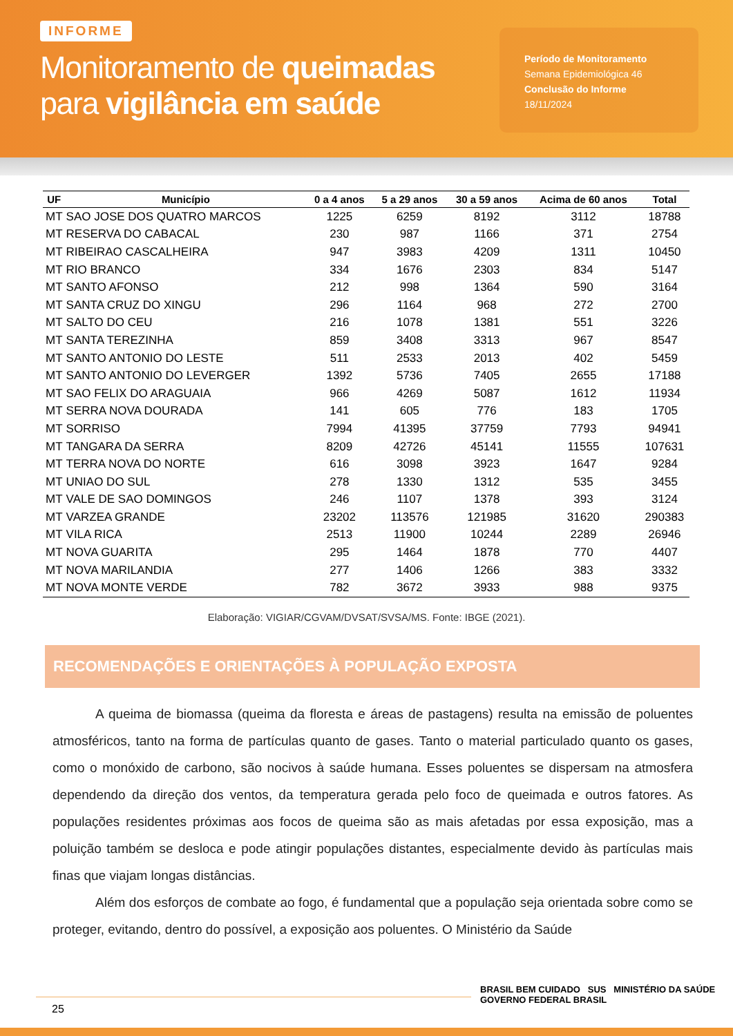INFORME
Monitoramento de queimadas
para vigilância em saúde
Período de Monitoramento
Semana Epidemiológica 46
Conclusão do Informe
18/11/2024
| UF | Município | 0 a 4 anos | 5 a 29 anos | 30 a 59 anos | Acima de 60 anos | Total |
| --- | --- | --- | --- | --- | --- | --- |
| MT | SAO JOSE DOS QUATRO MARCOS | 1225 | 6259 | 8192 | 3112 | 18788 |
| MT | RESERVA DO CABACAL | 230 | 987 | 1166 | 371 | 2754 |
| MT | RIBEIRAO CASCALHEIRA | 947 | 3983 | 4209 | 1311 | 10450 |
| MT | RIO BRANCO | 334 | 1676 | 2303 | 834 | 5147 |
| MT | SANTO AFONSO | 212 | 998 | 1364 | 590 | 3164 |
| MT | SANTA CRUZ DO XINGU | 296 | 1164 | 968 | 272 | 2700 |
| MT | SALTO DO CEU | 216 | 1078 | 1381 | 551 | 3226 |
| MT | SANTA TEREZINHA | 859 | 3408 | 3313 | 967 | 8547 |
| MT | SANTO ANTONIO DO LESTE | 511 | 2533 | 2013 | 402 | 5459 |
| MT | SANTO ANTONIO DO LEVERGER | 1392 | 5736 | 7405 | 2655 | 17188 |
| MT | SAO FELIX DO ARAGUAIA | 966 | 4269 | 5087 | 1612 | 11934 |
| MT | SERRA NOVA DOURADA | 141 | 605 | 776 | 183 | 1705 |
| MT | SORRISO | 7994 | 41395 | 37759 | 7793 | 94941 |
| MT | TANGARA DA SERRA | 8209 | 42726 | 45141 | 11555 | 107631 |
| MT | TERRA NOVA DO NORTE | 616 | 3098 | 3923 | 1647 | 9284 |
| MT | UNIAO DO SUL | 278 | 1330 | 1312 | 535 | 3455 |
| MT | VALE DE SAO DOMINGOS | 246 | 1107 | 1378 | 393 | 3124 |
| MT | VARZEA GRANDE | 23202 | 113576 | 121985 | 31620 | 290383 |
| MT | VILA RICA | 2513 | 11900 | 10244 | 2289 | 26946 |
| MT | NOVA GUARITA | 295 | 1464 | 1878 | 770 | 4407 |
| MT | NOVA MARILANDIA | 277 | 1406 | 1266 | 383 | 3332 |
| MT | NOVA MONTE VERDE | 782 | 3672 | 3933 | 988 | 9375 |
Elaboração: VIGIAR/CGVAM/DVSAT/SVSA/MS. Fonte: IBGE (2021).
RECOMENDAÇÕES E ORIENTAÇÕES À POPULAÇÃO EXPOSTA
A queima de biomassa (queima da floresta e áreas de pastagens) resulta na emissão de poluentes atmosféricos, tanto na forma de partículas quanto de gases. Tanto o material particulado quanto os gases, como o monóxido de carbono, são nocivos à saúde humana. Esses poluentes se dispersam na atmosfera dependendo da direção dos ventos, da temperatura gerada pelo foco de queimada e outros fatores. As populações residentes próximas aos focos de queima são as mais afetadas por essa exposição, mas a poluição também se desloca e pode atingir populações distantes, especialmente devido às partículas mais finas que viajam longas distâncias.
Além dos esforços de combate ao fogo, é fundamental que a população seja orientada sobre como se proteger, evitando, dentro do possível, a exposição aos poluentes. O Ministério da Saúde
25
BRASIL BEM CUIDADO SUS MINISTÉRIO DA SAÚDE GOVERNO FEDERAL BRASIL